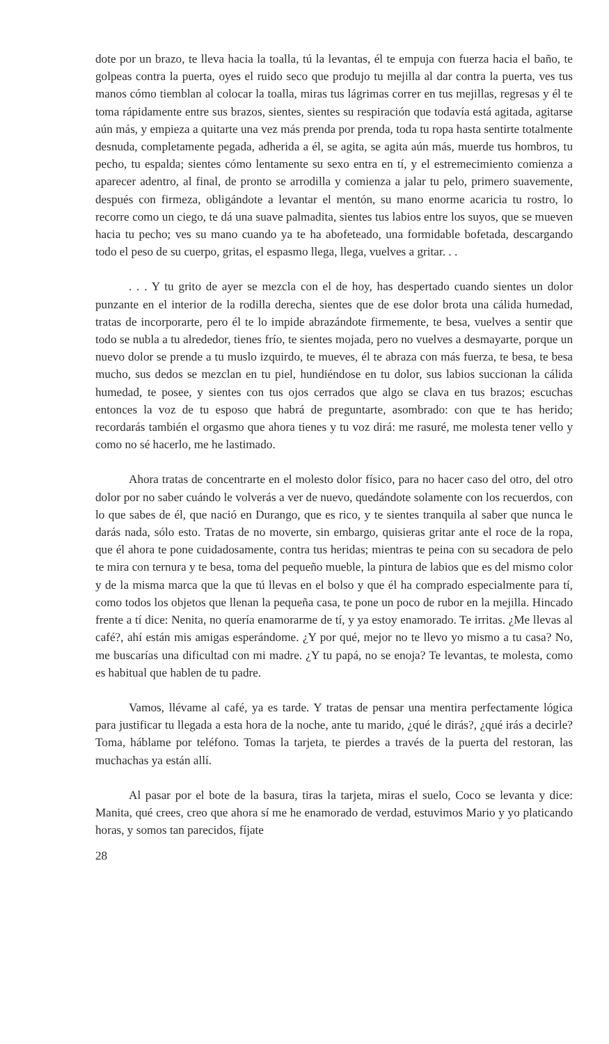dote por un brazo, te lleva hacia la toalla, tú la levantas, él te empuja con fuerza hacia el baño, te golpeas contra la puerta, oyes el ruido seco que produjo tu mejilla al dar contra la puerta, ves tus manos cómo tiemblan al colocar la toalla, miras tus lágrimas correr en tus mejillas, regresas y él te toma rápidamente entre sus brazos, sientes, sientes su respiración que todavía está agitada, agitarse aún más, y empieza a quitarte una vez más prenda por prenda, toda tu ropa hasta sentirte totalmente desnuda, completamente pegada, adherida a él, se agita, se agita aún más, muerde tus hombros, tu pecho, tu espalda; sientes cómo lentamente su sexo entra en tí, y el estremecimiento comienza a aparecer adentro, al final, de pronto se arrodilla y comienza a jalar tu pelo, primero suavemente, después con firmeza, obligándote a levantar el mentón, su mano enorme acaricia tu rostro, lo recorre como un ciego, te dá una suave palmadita, sientes tus labios entre los suyos, que se mueven hacia tu pecho; ves su mano cuando ya te ha abofeteado, una formidable bofetada, descargando todo el peso de su cuerpo, gritas, el espasmo llega, llega, vuelves a gritar. . .
. . . Y tu grito de ayer se mezcla con el de hoy, has despertado cuando sientes un dolor punzante en el interior de la rodilla derecha, sientes que de ese dolor brota una cálida humedad, tratas de incorporarte, pero él te lo impide abrazándote firmemente, te besa, vuelves a sentir que todo se nubla a tu alrededor, tienes frío, te sientes mojada, pero no vuelves a desmayarte, porque un nuevo dolor se prende a tu muslo izquirdo, te mueves, él te abraza con más fuerza, te besa, te besa mucho, sus dedos se mezclan en tu piel, hundiéndose en tu dolor, sus labios succionan la cálida humedad, te posee, y sientes con tus ojos cerrados que algo se clava en tus brazos; escuchas entonces la voz de tu esposo que habrá de preguntarte, asombrado: con que te has herido; recordarás también el orgasmo que ahora tienes y tu voz dirá: me rasuré, me molesta tener vello y como no sé hacerlo, me he lastimado.
Ahora tratas de concentrarte en el molesto dolor físico, para no hacer caso del otro, del otro dolor por no saber cuándo le volverás a ver de nuevo, quedándote solamente con los recuerdos, con lo que sabes de él, que nació en Durango, que es rico, y te sientes tranquila al saber que nunca le darás nada, sólo esto. Tratas de no moverte, sin embargo, quisieras gritar ante el roce de la ropa, que él ahora te pone cuidadosamente, contra tus heridas; mientras te peina con su secadora de pelo te mira con ternura y te besa, toma del pequeño mueble, la pintura de labios que es del mismo color y de la misma marca que la que tú llevas en el bolso y que él ha comprado especialmente para tí, como todos los objetos que llenan la pequeña casa, te pone un poco de rubor en la mejilla. Hincado frente a tí dice: Nenita, no quería enamorarme de tí, y ya estoy enamorado. Te irritas. ¿Me llevas al café?, ahí están mis amigas esperándome. ¿Y por qué, mejor no te llevo yo mismo a tu casa? No, me buscarías una dificultad con mi madre. ¿Y tu papá, no se enoja? Te levantas, te molesta, como es habitual que hablen de tu padre.
Vamos, llévame al café, ya es tarde. Y tratas de pensar una mentira perfectamente lógica para justificar tu llegada a esta hora de la noche, ante tu marido, ¿qué le dirás?, ¿qué irás a decirle? Toma, háblame por teléfono. Tomas la tarjeta, te pierdes a través de la puerta del restoran, las muchachas ya están allí.
Al pasar por el bote de la basura, tiras la tarjeta, miras el suelo, Coco se levanta y dice: Manita, qué crees, creo que ahora sí me he enamorado de verdad, estuvimos Mario y yo platicando horas, y somos tan parecidos, fíjate
28